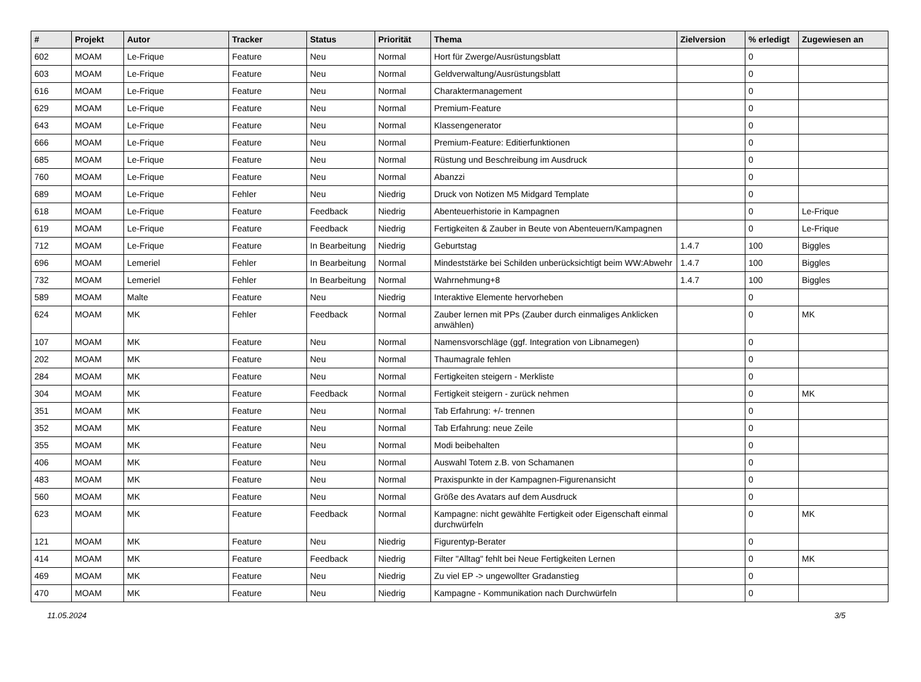| # | Projekt | Autor | Tracker | Status | Priorität | Thema | Zielversion | % erledigt | Zugewiesen an |
| --- | --- | --- | --- | --- | --- | --- | --- | --- | --- |
| 602 | MOAM | Le-Frique | Feature | Neu | Normal | Hort für Zwerge/Ausrüstungsblatt | | 0 | |
| 603 | MOAM | Le-Frique | Feature | Neu | Normal | Geldverwaltung/Ausrüstungsblatt | | 0 | |
| 616 | MOAM | Le-Frique | Feature | Neu | Normal | Charaktermanagement | | 0 | |
| 629 | MOAM | Le-Frique | Feature | Neu | Normal | Premium-Feature | | 0 | |
| 643 | MOAM | Le-Frique | Feature | Neu | Normal | Klassengenerator | | 0 | |
| 666 | MOAM | Le-Frique | Feature | Neu | Normal | Premium-Feature: Editierfunktionen | | 0 | |
| 685 | MOAM | Le-Frique | Feature | Neu | Normal | Rüstung und Beschreibung im Ausdruck | | 0 | |
| 760 | MOAM | Le-Frique | Feature | Neu | Normal | Abanzzi | | 0 | |
| 689 | MOAM | Le-Frique | Fehler | Neu | Niedrig | Druck von Notizen M5 Midgard Template | | 0 | |
| 618 | MOAM | Le-Frique | Feature | Feedback | Niedrig | Abenteuerhistorie in Kampagnen | | 0 | Le-Frique |
| 619 | MOAM | Le-Frique | Feature | Feedback | Niedrig | Fertigkeiten & Zauber in Beute von Abenteuern/Kampagnen | | 0 | Le-Frique |
| 712 | MOAM | Le-Frique | Feature | In Bearbeitung | Niedrig | Geburtstag | 1.4.7 | 100 | Biggles |
| 696 | MOAM | Lemeriel | Fehler | In Bearbeitung | Normal | Mindeststärke bei Schilden unberücksichtigt beim WW:Abwehr | 1.4.7 | 100 | Biggles |
| 732 | MOAM | Lemeriel | Fehler | In Bearbeitung | Normal | Wahrnehmung+8 | 1.4.7 | 100 | Biggles |
| 589 | MOAM | Malte | Feature | Neu | Niedrig | Interaktive Elemente hervorheben | | 0 | |
| 624 | MOAM | MK | Fehler | Feedback | Normal | Zauber lernen mit PPs (Zauber durch einmaliges Anklicken anwählen) | | 0 | MK |
| 107 | MOAM | MK | Feature | Neu | Normal | Namensvorschläge (ggf. Integration von Libnamegen) | | 0 | |
| 202 | MOAM | MK | Feature | Neu | Normal | Thaumagrale fehlen | | 0 | |
| 284 | MOAM | MK | Feature | Neu | Normal | Fertigkeiten steigern - Merkliste | | 0 | |
| 304 | MOAM | MK | Feature | Feedback | Normal | Fertigkeit steigern - zurück nehmen | | 0 | MK |
| 351 | MOAM | MK | Feature | Neu | Normal | Tab Erfahrung: +/- trennen | | 0 | |
| 352 | MOAM | MK | Feature | Neu | Normal | Tab Erfahrung: neue Zeile | | 0 | |
| 355 | MOAM | MK | Feature | Neu | Normal | Modi beibehalten | | 0 | |
| 406 | MOAM | MK | Feature | Neu | Normal | Auswahl Totem z.B. von Schamanen | | 0 | |
| 483 | MOAM | MK | Feature | Neu | Normal | Praxispunkte in der Kampagnen-Figurenansicht | | 0 | |
| 560 | MOAM | MK | Feature | Neu | Normal | Größe des Avatars auf dem Ausdruck | | 0 | |
| 623 | MOAM | MK | Feature | Feedback | Normal | Kampagne: nicht gewählte Fertigkeit oder Eigenschaft einmal durchwürfeln | | 0 | MK |
| 121 | MOAM | MK | Feature | Neu | Niedrig | Figurentyp-Berater | | 0 | |
| 414 | MOAM | MK | Feature | Feedback | Niedrig | Filter "Alltag" fehlt bei Neue Fertigkeiten Lernen | | 0 | MK |
| 469 | MOAM | MK | Feature | Neu | Niedrig | Zu viel EP -> ungewollter Gradanstieg | | 0 | |
| 470 | MOAM | MK | Feature | Neu | Niedrig | Kampagne - Kommunikation nach Durchwürfeln | | 0 | |
11.05.2024 3/5